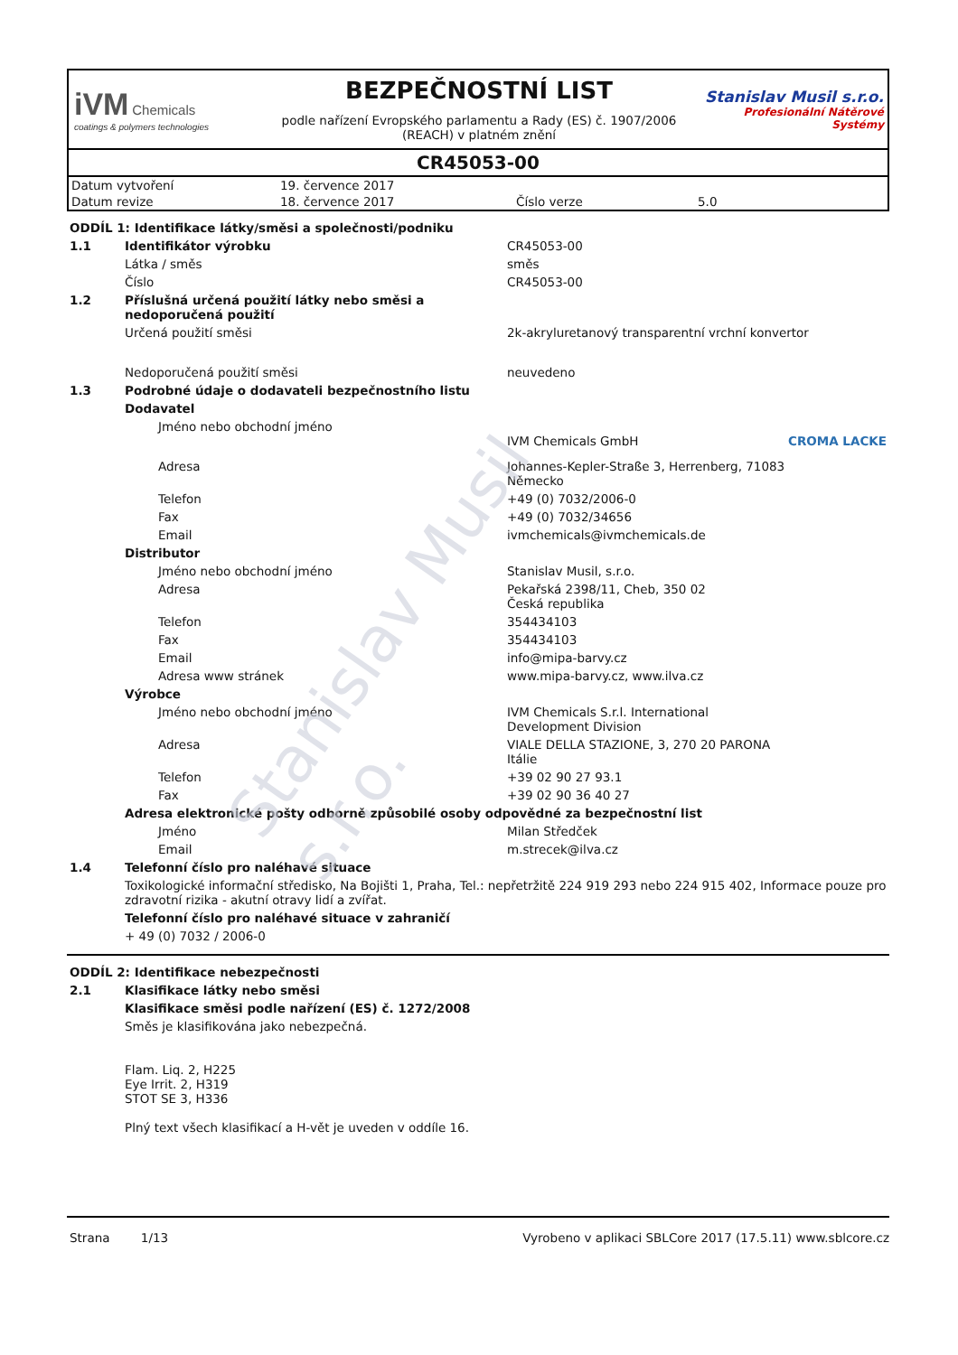iVM Chemicals
coatings & polymers technologies
BEZPEČNOSTNÍ LIST
podle nařízení Evropského parlamentu a Rady (ES) č. 1907/2006 (REACH) v platném znění
Stanislav Musil s.r.o.
Profesionální Nátěrové Systémy
CR45053-00
| Datum vytvoření | 19. července 2017 | | |
| Datum revize | 18. července 2017 | Číslo verze | 5.0 |
ODDÍL 1: Identifikace látky/směsi a společnosti/podniku
| 1.1 | Identifikátor výrobku | CR45053-00 |
| | Látka / směs | směs |
| | Číslo | CR45053-00 |
| 1.2 | Příslušná určená použití látky nebo směsi a nedoporučená použití | |
| | Určená použití směsi | 2k-akryluretanový transparentní vrchní konvertor |
| | Nedoporučená použití směsi | neuvedeno |
| 1.3 | Podrobné údaje o dodavateli bezpečnostního listu | |
| | Dodavatel | |
| Jméno nebo obchodní jméno | | IVM Chemicals GmbH CROMA LACKE |
| Adresa | | Johannes-Kepler-Straße 3, Herrenberg, 71083 Německo |
| Telefon | | +49 (0) 7032/2006-0 |
| Fax | | +49 (0) 7032/34656 |
| Email | | ivmchemicals@ivmchemicals.de |
| | Distributor | |
| Jméno nebo obchodní jméno | | Stanislav Musil, s.r.o. |
| Adresa | | Pekařská 2398/11, Cheb, 350 02 Česká republika |
| Telefon | | 354434103 |
| Fax | | 354434103 |
| Email | | info@mipa-barvy.cz |
| Adresa www stránek | | www.mipa-barvy.cz, www.ilva.cz |
| | Výrobce | |
| Jméno nebo obchodní jméno | | IVM Chemicals S.r.l. International Development Division |
| Adresa | | VIALE DELLA STAZIONE, 3, 270 20 PARONA Itálie |
| Telefon | | +39 02 90 27 93.1 |
| Fax | | +39 02 90 36 40 27 |
| | Adresa elektronické pošty odborně způsobilé osoby odpovědné za bezpečnostní list | |
| Jméno | | Milan Středček |
| Email | | m.strecek@ilva.cz |
| 1.4 | Telefonní číslo pro naléhavé situace | |
| | Toxikologické informační středisko, Na Bojišti 1, Praha, Tel.: nepřetržitě 224 919 293 nebo 224 915 402, Informace pouze pro zdravotní rizika - akutní otravy lidí a zvířat. | |
| | Telefonní číslo pro naléhavé situace v zahraničí | |
| | + 49 (0) 7032 / 2006-0 | |
ODDÍL 2: Identifikace nebezpečnosti
| 2.1 | Klasifikace látky nebo směsi |
| | Klasifikace směsi podle nařízení (ES) č. 1272/2008 |
| | Směs je klasifikována jako nebezpečná. Flam. Liq. 2, H225 Eye Irrit. 2, H319 STOT SE 3, H336 Plný text všech klasifikací a H-vět je uveden v oddíle 16. |
Strana 1/13 Vyrobeno v aplikaci SBLCore 2017 (17.5.11) www.sblcore.cz
Stanislav Musil s.r.o.